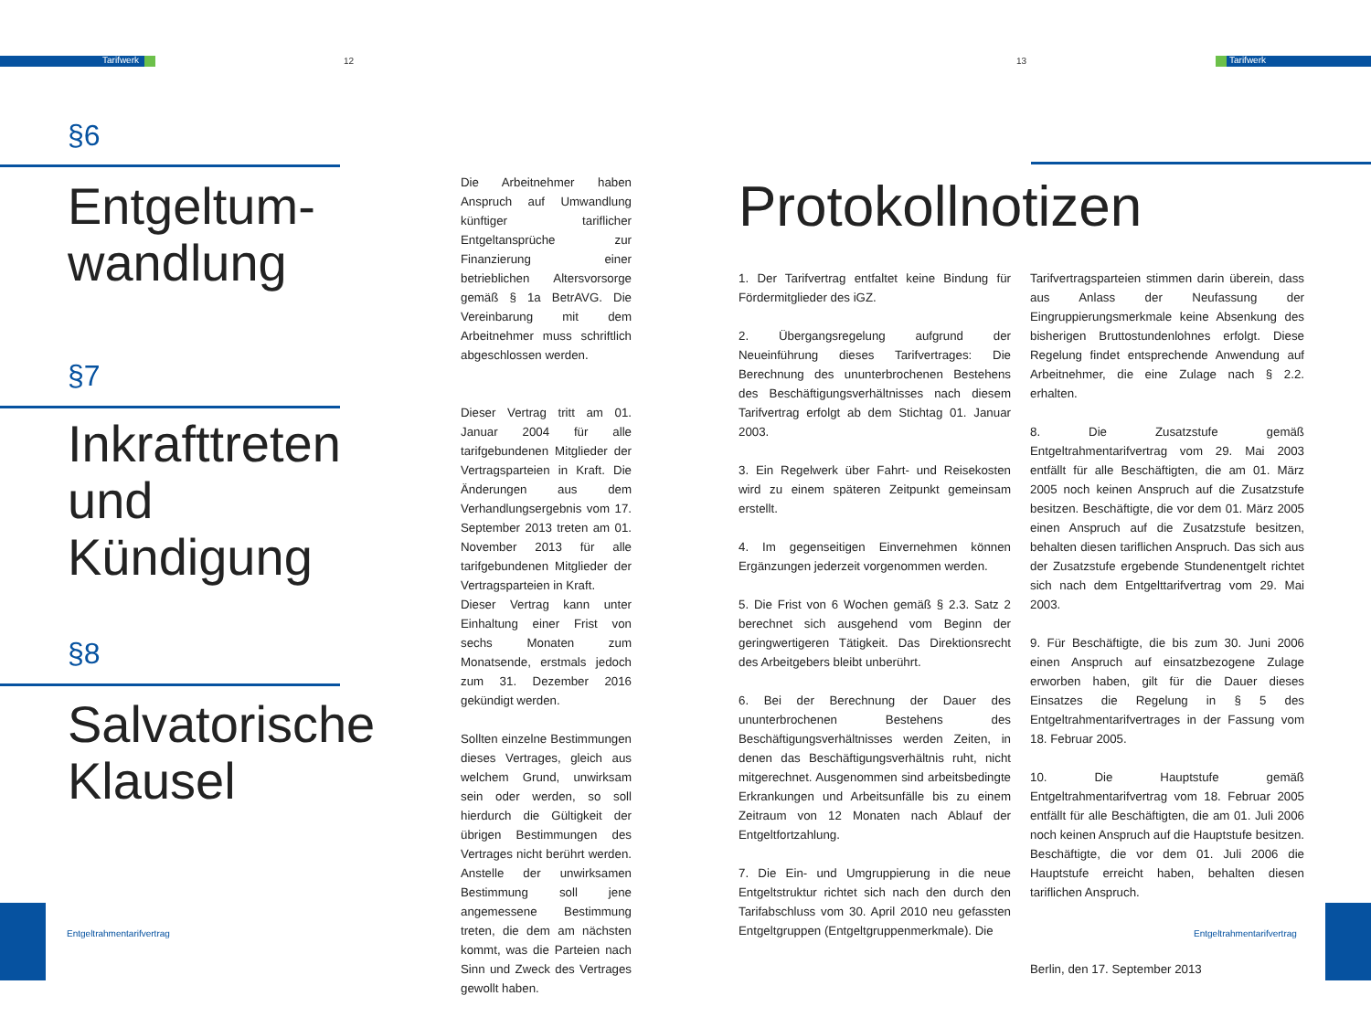Tarifwerk 12 13 Tarifwerk
§6
Entgeltum-
wandlung
§7
Inkrafttreten
und
Kündigung
§8
Salvatorische
Klausel
Die Arbeitnehmer haben Anspruch auf Umwandlung künftiger tariflicher Entgeltansprüche zur Finanzierung einer betrieblichen Altersvorsorge gemäß § 1a BetrAVG. Die Vereinbarung mit dem Arbeitnehmer muss schriftlich abgeschlossen werden.
Dieser Vertrag tritt am 01. Januar 2004 für alle tarifgebundenen Mitglieder der Vertragsparteien in Kraft. Die Änderungen aus dem Verhandlungsergebnis vom 17. September 2013 treten am 01. November 2013 für alle tarifgebundenen Mitglieder der Vertragsparteien in Kraft.
Dieser Vertrag kann unter Einhaltung einer Frist von sechs Monaten zum Monatsende, erstmals jedoch zum 31. Dezember 2016 gekündigt werden.
Sollten einzelne Bestimmungen dieses Vertrages, gleich aus welchem Grund, unwirksam sein oder werden, so soll hierdurch die Gültigkeit der übrigen Bestimmungen des Vertrages nicht berührt werden. Anstelle der unwirksamen Bestimmung soll jene angemessene Bestimmung treten, die dem am nächsten kommt, was die Parteien nach Sinn und Zweck des Vertrages gewollt haben.
Protokollnotizen
1. Der Tarifvertrag entfaltet keine Bindung für Fördermitglieder des iGZ.
2. Übergangsregelung aufgrund der Neueinführung dieses Tarifvertrages: Die Berechnung des ununterbrochenen Bestehens des Beschäftigungsverhältnisses nach diesem Tarifvertrag erfolgt ab dem Stichtag 01. Januar 2003.
3. Ein Regelwerk über Fahrt- und Reisekosten wird zu einem späteren Zeitpunkt gemeinsam erstellt.
4. Im gegenseitigen Einvernehmen können Ergänzungen jederzeit vorgenommen werden.
5. Die Frist von 6 Wochen gemäß § 2.3. Satz 2 berechnet sich ausgehend vom Beginn der geringwertigeren Tätigkeit. Das Direktionsrecht des Arbeitgebers bleibt unberührt.
6. Bei der Berechnung der Dauer des ununterbrochenen Bestehens des Beschäftigungsverhältnisses werden Zeiten, in denen das Beschäftigungsverhältnis ruht, nicht mitgerechnet. Ausgenommen sind arbeitsbedingte Erkrankungen und Arbeitsunfälle bis zu einem Zeitraum von 12 Monaten nach Ablauf der Entgeltfortzahlung.
7. Die Ein- und Umgruppierung in die neue Entgeltstruktur richtet sich nach den durch den Tarifabschluss vom 30. April 2010 neu gefassten Entgeltgruppen (Entgeltgruppenmerkmale). Die
Tarifvertragsparteien stimmen darin überein, dass aus Anlass der Neufassung der Eingruppierungsmerkmale keine Absenkung des bisherigen Bruttostundenlohnes erfolgt. Diese Regelung findet entsprechende Anwendung auf Arbeitnehmer, die eine Zulage nach § 2.2. erhalten.
8. Die Zusatzstufe gemäß Entgeltrahmentarifvertrag vom 29. Mai 2003 entfällt für alle Beschäftigten, die am 01. März 2005 noch keinen Anspruch auf die Zusatzstufe besitzen. Beschäftigte, die vor dem 01. März 2005 einen Anspruch auf die Zusatzstufe besitzen, behalten diesen tariflichen Anspruch. Das sich aus der Zusatzstufe ergebende Stundenentgelt richtet sich nach dem Entgelttarifvertrag vom 29. Mai 2003.
9. Für Beschäftigte, die bis zum 30. Juni 2006 einen Anspruch auf einsatzbezogene Zulage erworben haben, gilt für die Dauer dieses Einsatzes die Regelung in § 5 des Entgeltrahmentarifvertrages in der Fassung vom 18. Februar 2005.
10. Die Hauptstufe gemäß Entgeltrahmentarifvertrag vom 18. Februar 2005 entfällt für alle Beschäftigten, die am 01. Juli 2006 noch keinen Anspruch auf die Hauptstufe besitzen. Beschäftigte, die vor dem 01. Juli 2006 die Hauptstufe erreicht haben, behalten diesen tariflichen Anspruch.
Berlin, den 17. September 2013
Entgeltrahmentarifvertrag Entgeltrahmentarifvertrag